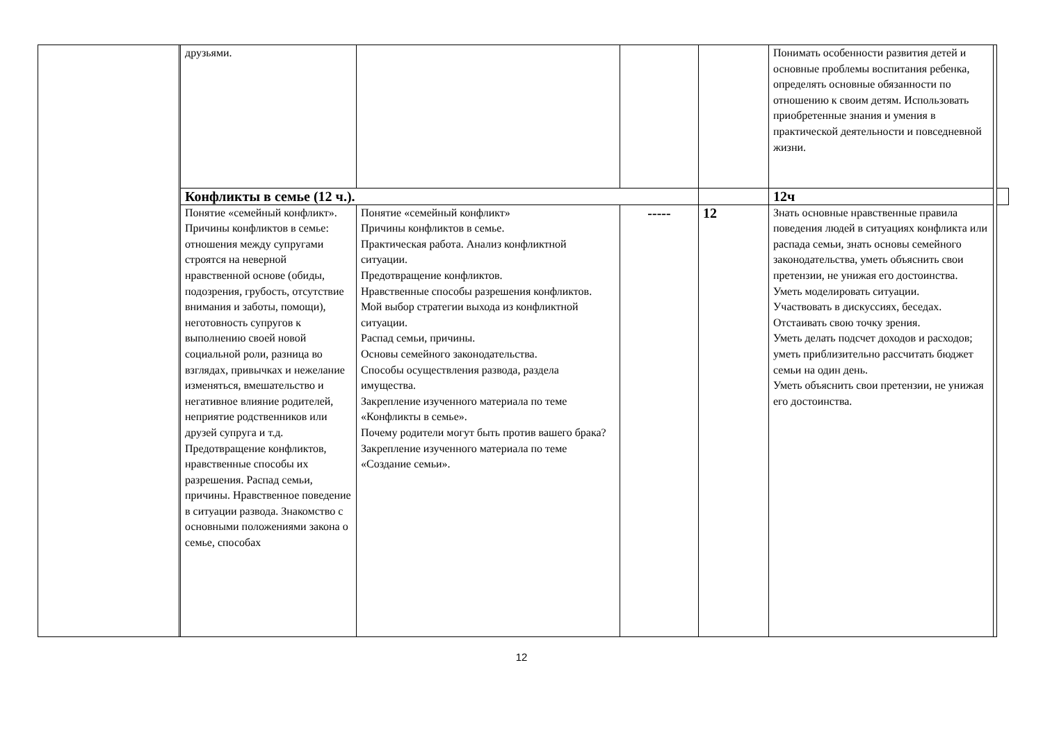| | | друзьями. | | | | Понимать особенности развития детей и основные проблемы воспитания ребенка, определять основные обязанности по отношению к своим детям. Использовать приобретенные знания и умения в практической деятельности и повседневной жизни. | | |
| | | Конфликты в семье (12 ч.). | | | | 12ч | | |
| | | Понятие «семейный конфликт». Причины конфликтов в семье: отношения между супругами строятся на неверной нравственной основе (обиды, подозрения, грубость, отсутствие внимания и заботы, помощи), неготовность супругов к выполнению своей новой социальной роли, разница во взглядах, привычках и нежелание изменяться, вмешательство и негативное влияние родителей, неприятие родственников или друзей супруга и т.д. Предотвращение конфликтов, нравственные способы их разрешения. Распад семьи, причины. Нравственное поведение в ситуации развода. Знакомство с основными положениями закона о семье, способах | Понятие «семейный конфликт» Причины конфликтов в семье. Практическая работа. Анализ конфликтной ситуации. Предотвращение конфликтов. Нравственные способы разрешения конфликтов. Мой выбор стратегии выхода из конфликтной ситуации. Распад семьи, причины. Основы семейного законодательства. Способы осуществления развода, раздела имущества. Закрепление изученного материала по теме «Конфликты в семье». Почему родители могут быть против вашего брака? Закрепление изученного материала по теме «Создание семьи». | ----- | 12 | Знать основные нравственные правила поведения людей в ситуациях конфликта или распада семьи, знать основы семейного законодательства, уметь объяснить свои претензии, не унижая его достоинства. Уметь моделировать ситуации. Участвовать в дискуссиях, беседах. Отстаивать свою точку зрения. Уметь делать подсчет доходов и расходов; уметь приблизительно рассчитать бюджет семьи на один день. Уметь объяснить свои претензии, не унижая его достоинства. | | |
12